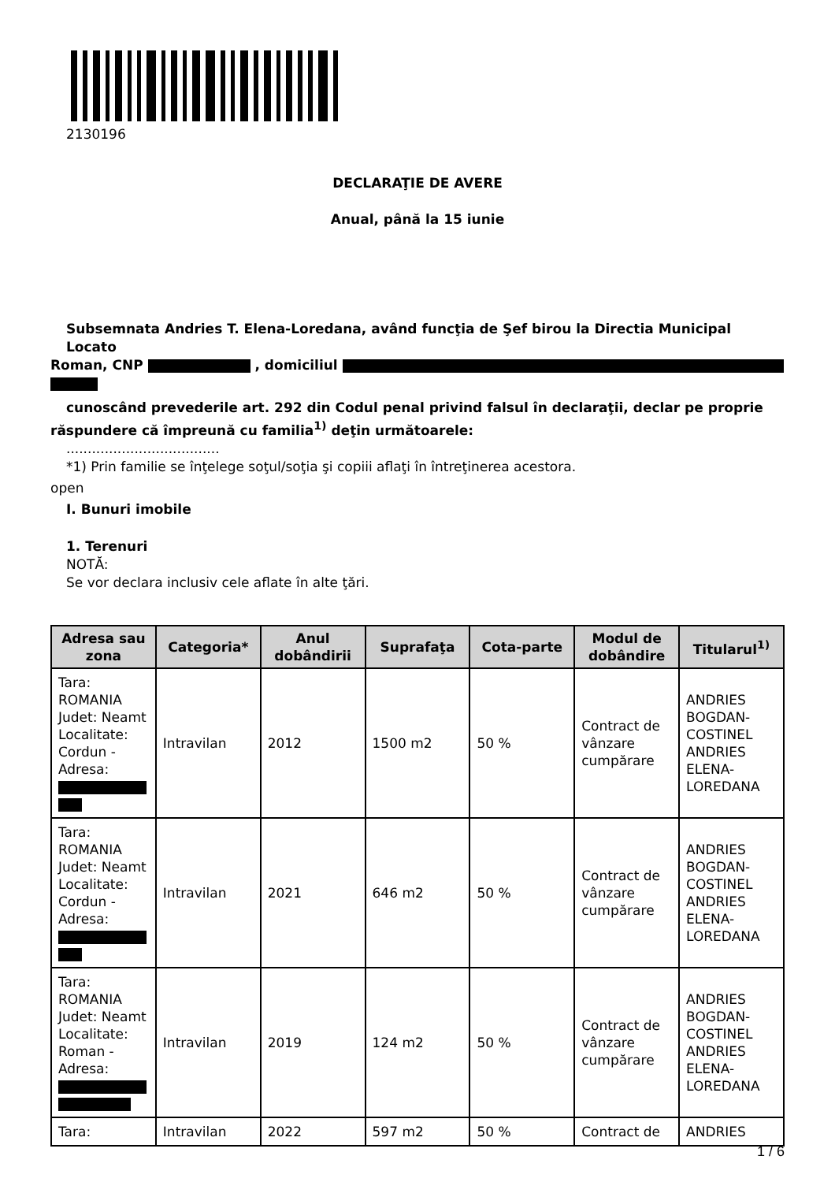2130196
DECLARAŢIE DE AVERE
Anual, până la 15 iunie
Subsemnata Andries T. Elena-Loredana, având funcţia de Şef birou la Directia Municipal Locato
Roman, CNP , domiciliul
cunoscând prevederile art. 292 din Codul penal privind falsul în declaraţii, declar pe proprie
răspundere că împreună cu familia<sup>1)</sup> deţin următoarele:
....................................
*1) Prin familie se înţelege soţul/soţia şi copiii aflaţi în întreţinerea acestora.
open
I. Bunuri imobile
1. Terenuri
NOTĂ:
Se vor declara inclusiv cele aflate în alte ţări.
| Adresa sau zona | Categoria* | Anul dobândirii | Suprafaţa | Cota-parte | Modul de dobândire | Titularul<sup>1)</sup> |
| --- | --- | --- | --- | --- | --- | --- |
| Tara: ROMANIA Judet: Neamt Localitate: Cordun - Adresa: | Intravilan | 2012 | 1500 m2 | 50 % | Contract de vânzare cumpărare | ANDRIES BOGDAN-COSTINEL ANDRIES ELENA-LOREDANA |
| Tara: ROMANIA Judet: Neamt Localitate: Cordun - Adresa: | Intravilan | 2021 | 646 m2 | 50 % | Contract de vânzare cumpărare | ANDRIES BOGDAN-COSTINEL ANDRIES ELENA-LOREDANA |
| Tara: ROMANIA Judet: Neamt Localitate: Roman - Adresa: | Intravilan | 2019 | 124 m2 | 50 % | Contract de vânzare cumpărare | ANDRIES BOGDAN-COSTINEL ANDRIES ELENA-LOREDANA |
| Tara: | Intravilan | 2022 | 597 m2 | 50 % | Contract de | ANDRIES |
1 / 6